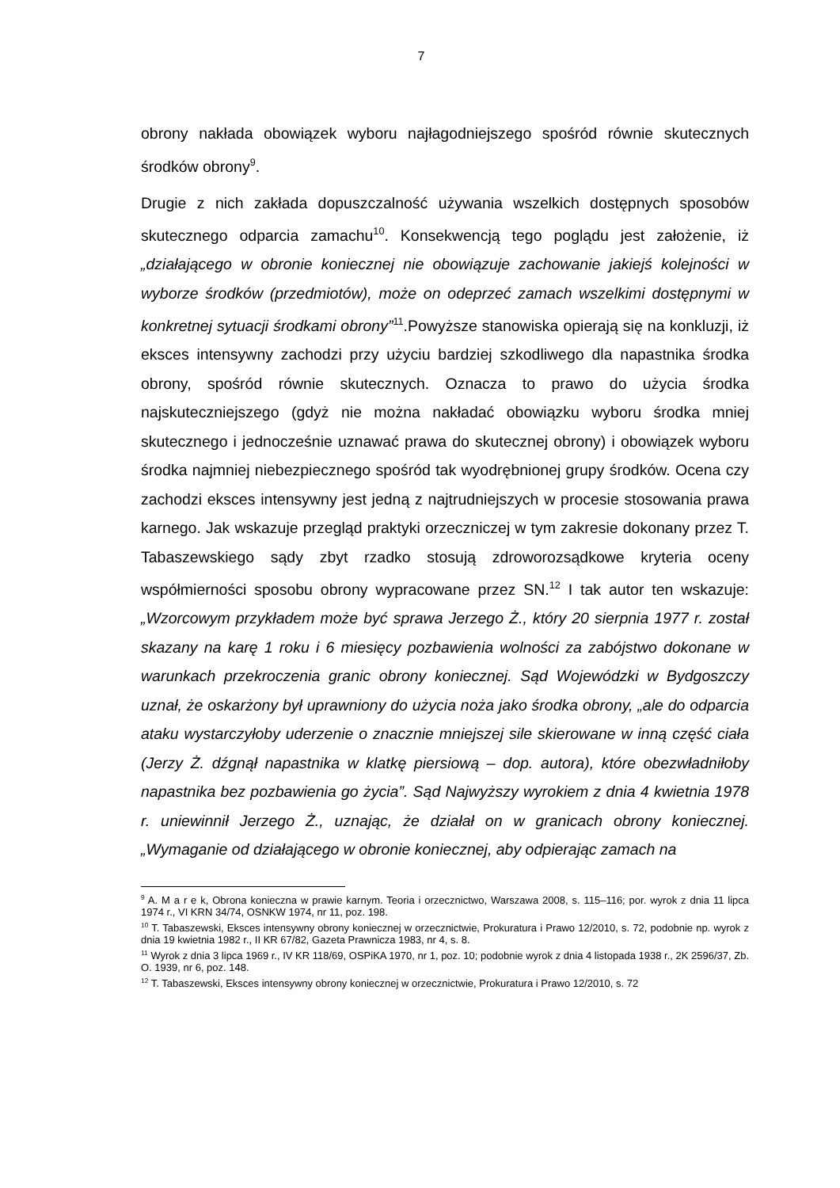7
obrony nakłada obowiązek wyboru najłagodniejszego spośród równie skutecznych środków obrony<sup>9</sup>.
Drugie z nich zakłada dopuszczalność używania wszelkich dostępnych sposobów skutecznego odparcia zamachu<sup>10</sup>. Konsekwencją tego poglądu jest założenie, iż „działającego w obronie koniecznej nie obowiązuje zachowanie jakiejś kolejności w wyborze środków (przedmiotów), może on odeprzeć zamach wszelkimi dostępnymi w konkretnej sytuacji środkami obrony”<sup>11</sup>.Powyższe stanowiska opierają się na konkluzji, iż eksces intensywny zachodzi przy użyciu bardziej szkodliwego dla napastnika środka obrony, spośród równie skutecznych. Oznacza to prawo do użycia środka najskuteczniejszego (gdyż nie można nakładać obowiązku wyboru środka mniej skutecznego i jednocześnie uznawać prawa do skutecznej obrony) i obowiązek wyboru środka najmniej niebezpiecznego spośród tak wyodrębnionej grupy środków. Ocena czy zachodzi eksces intensywny jest jedną z najtrudniejszych w procesie stosowania prawa karnego. Jak wskazuje przegląd praktyki orzeczniczej w tym zakresie dokonany przez T. Tabaszewskiego sądy zbyt rzadko stosują zdroworozsądkowe kryteria oceny współmierności sposobu obrony wypracowane przez SN.<sup>12</sup> I tak autor ten wskazuje: „Wzorcowym przykładem może być sprawa Jerzego Ż., który 20 sierpnia 1977 r. został skazany na karę 1 roku i 6 miesięcy pozbawienia wolności za zabójstwo dokonane w warunkach przekroczenia granic obrony koniecznej. Sąd Wojewódzki w Bydgoszczy uznał, że oskarżony był uprawniony do użycia noża jako środka obrony, „ale do odparcia ataku wystarczyłoby uderzenie o znacznie mniejszej sile skierowane w inną część ciała (Jerzy Ż. dźgnął napastnika w klatkę piersiową – dop. autora), które obezwładniłoby napastnika bez pozbawienia go życia”. Sąd Najwyższy wyrokiem z dnia 4 kwietnia 1978 r. uniewinnił Jerzego Ż., uznając, że działał on w granicach obrony koniecznej. „Wymaganie od działającego w obronie koniecznej, aby odpierając zamach na
<sup>9</sup> A. M a r e k, Obrona konieczna w prawie karnym. Teoria i orzecznictwo, Warszawa 2008, s. 115–116; por. wyrok z dnia 11 lipca 1974 r., VI KRN 34/74, OSNKW 1974, nr 11, poz. 198.
<sup>10</sup> T. Tabaszewski, Eksces intensywny obrony koniecznej w orzecznictwie, Prokuratura i Prawo 12/2010, s. 72, podobnie np. wyrok z dnia 19 kwietnia 1982 r., II KR 67/82, Gazeta Prawnicza 1983, nr 4, s. 8.
<sup>11</sup> Wyrok z dnia 3 lipca 1969 r., IV KR 118/69, OSPiKA 1970, nr 1, poz. 10; podobnie wyrok z dnia 4 listopada 1938 r., 2K 2596/37, Zb. O. 1939, nr 6, poz. 148.
<sup>12</sup> T. Tabaszewski, Eksces intensywny obrony koniecznej w orzecznictwie, Prokuratura i Prawo 12/2010, s. 72